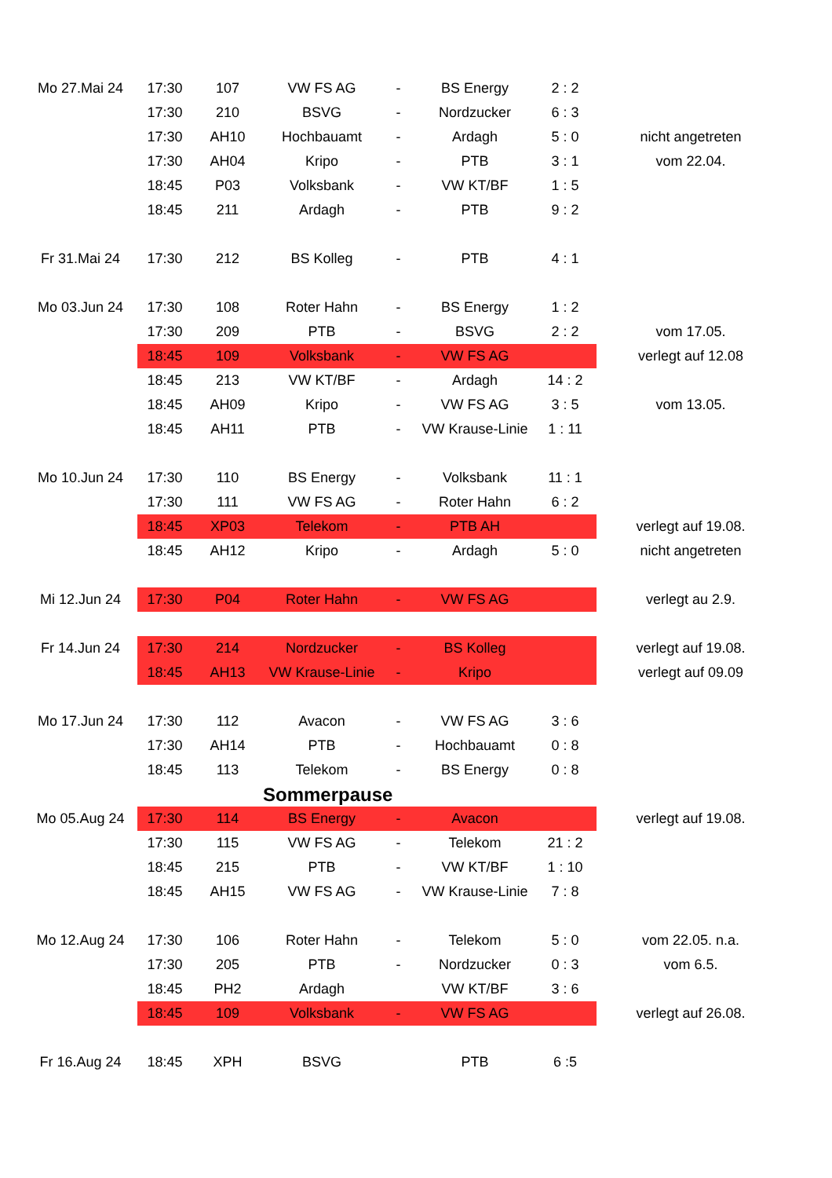| Mo 27.Mai 24 | 17:30 | 107 | VW FS AG | - | BS Energy | 2 : 2 | |
| | 17:30 | 210 | BSVG | - | Nordzucker | 6 : 3 | |
| | 17:30 | AH10 | Hochbauamt | - | Ardagh | 5 : 0 | nicht angetreten |
| | 17:30 | AH04 | Kripo | - | PTB | 3 : 1 | vom 22.04. |
| | 18:45 | P03 | Volksbank | - | VW KT/BF | 1 : 5 | |
| | 18:45 | 211 | Ardagh | - | PTB | 9 : 2 | |
| Fr 31.Mai 24 | 17:30 | 212 | BS Kolleg | - | PTB | 4 : 1 | |
| Mo 03.Jun 24 | 17:30 | 108 | Roter Hahn | - | BS Energy | 1 : 2 | |
| | 17:30 | 209 | PTB | - | BSVG | 2 : 2 | vom 17.05. |
| | 18:45 | 109 | Volksbank | - | VW FS AG | | verlegt auf 12.08 |
| | 18:45 | 213 | VW KT/BF | - | Ardagh | 14 : 2 | |
| | 18:45 | AH09 | Kripo | - | VW FS AG | 3 : 5 | vom 13.05. |
| | 18:45 | AH11 | PTB | - | VW Krause-Linie | 1 : 11 | |
| Mo 10.Jun 24 | 17:30 | 110 | BS Energy | - | Volksbank | 11 : 1 | |
| | 17:30 | 111 | VW FS AG | - | Roter Hahn | 6 : 2 | |
| | 18:45 | XP03 | Telekom | - | PTB AH | | verlegt auf 19.08. |
| | 18:45 | AH12 | Kripo | - | Ardagh | 5 : 0 | nicht angetreten |
| Mi 12.Jun 24 | 17:30 | P04 | Roter Hahn | - | VW FS AG | | verlegt au 2.9. |
| Fr 14.Jun 24 | 17:30 | 214 | Nordzucker | - | BS Kolleg | | verlegt auf 19.08. |
| | 18:45 | AH13 | VW Krause-Linie | - | Kripo | | verlegt auf 09.09 |
| Mo 17.Jun 24 | 17:30 | 112 | Avacon | - | VW FS AG | 3 : 6 | |
| | 17:30 | AH14 | PTB | - | Hochbauamt | 0 : 8 | |
| | 18:45 | 113 | Telekom | - | BS Energy | 0 : 8 | |
| | | Sommerpause | | | | | |
| Mo 05.Aug 24 | 17:30 | 114 | BS Energy | - | Avacon | | verlegt auf 19.08. |
| | 17:30 | 115 | VW FS AG | - | Telekom | 21 : 2 | |
| | 18:45 | 215 | PTB | - | VW KT/BF | 1 : 10 | |
| | 18:45 | AH15 | VW FS AG | - | VW Krause-Linie | 7 : 8 | |
| Mo 12.Aug 24 | 17:30 | 106 | Roter Hahn | - | Telekom | 5 : 0 | vom 22.05. n.a. |
| | 17:30 | 205 | PTB | - | Nordzucker | 0 : 3 | vom 6.5. |
| | 18:45 | PH2 | Ardagh | | VW KT/BF | 3 : 6 | |
| | 18:45 | 109 | Volksbank | - | VW FS AG | | verlegt auf 26.08. |
| Fr 16.Aug 24 | 18:45 | XPH | BSVG | | PTB | 6 :5 | |